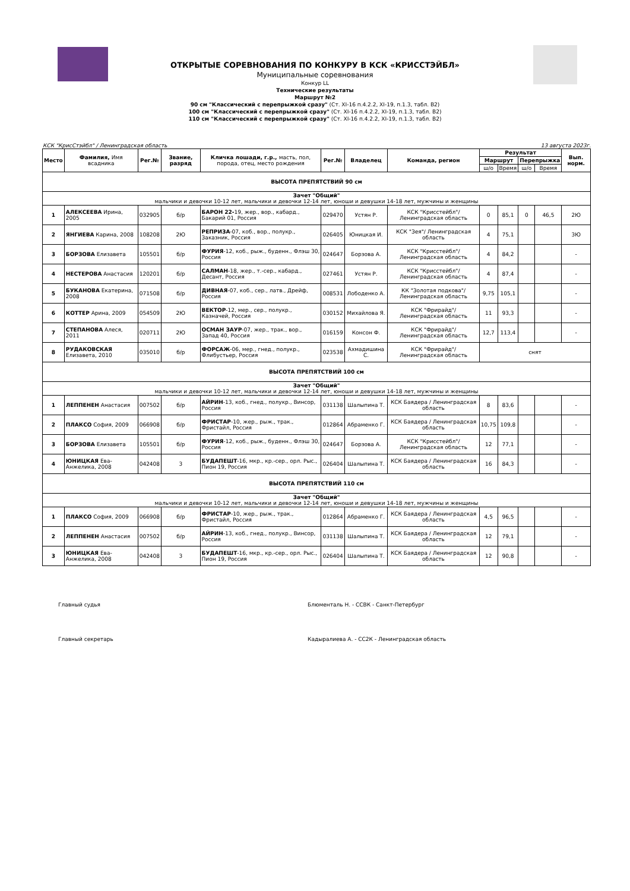ОТКРЫТЫЕ СОРЕВНОВАНИЯ ПО КОНКУРУ В КСК «КРИССТЭЙБЛ»
Муниципальные соревнования
Конкур LL
Технические результаты
Маршрут №2
90 см "Классический с перепрыжкой сразу" (Ст. XI-16 п.4.2.2, XI-19, п.1.3, табл. В2)
100 см "Классический с перепрыжкой сразу" (Ст. XI-16 п.4.2.2, XI-19, п.1.3, табл. В2)
110 см "Классический с перепрыжкой сразу" (Ст. XI-16 п.4.2.2, XI-19, п.1.3, табл. В2)
КСК "КрисСтэйбл" / Ленинградская область 13 августа 2023г.
| Место | Фамилия, Имя всадника | Рег.№ | Звание, разряд | Кличка лошади, г.р., масть, пол, порода, отец, место рождения | Рег.№ | Владелец | Команда, регион | Результат | | | | Вып. норм. |
| --- | --- | --- | --- | --- | --- | --- | --- | --- | --- | --- | --- | --- |
| | | | | | | | | Маршрут | | Перепрыжка | | |
| | | | | | | | | ш/о | Время | ш/о | Время | |
| ВЫСОТА ПРЕПЯТСТВИЙ 90 см | | | | | | | | | | | | |
| Зачет "Общий" мальчики и девочки 10-12 лет, мальчики и девочки 12-14 лет, юноши и девушки 14-18 лет, мужчины и женщины | | | | | | | | | | | | |
| 1 | АЛЕКСЕЕВА Ирина, 2005 | 032905 | б/р | БАРОН 22- 19, жер., вор., кабард., Бакарий 01, Россия | 029470 | Устян Р. | КСК "Крисстейбл"/ Ленинградская область | 0 | 85,1 | 0 | 46,5 | 2Ю |
| 2 | ЯНГИЕВА Карина, 2008 | 108208 | 2Ю | РЕПРИЗА -07, коб., вор., полукр., Заказник, Россия | 026405 | Юницкая И. | КСК "Зея"/ Ленинградская область | 4 | 75,1 | | | 3Ю |
| 3 | БОРЗОВА Елизавета | 105501 | б/р | ФУРИЯ -12, коб., рыж., буденн., Флэш 30, Россия | 024647 | Борзова А. | КСК "Крисстейбл"/ Ленинградская область | 4 | 84,2 | | | - |
| 4 | НЕСТЕРОВА Анастасия | 120201 | б/р | САЛМАН -18, жер., т.-сер., кабард., Десант, Россия | 027461 | Устян Р. | КСК "Крисстейбл"/ Ленинградская область | 4 | 87,4 | | | - |
| 5 | БУКАНОВА Екатерина, 2008 | 071508 | б/р | ДИВНАЯ -07, коб., сер., латв., Дрейф, Россия | 008531 | Лободенко А. | КК "Золотая подкова"/ Ленинградская область | 9,75 | 105,1 | | | - |
| 6 | КОТТЕР Арина, 2009 | 054509 | 2Ю | ВЕКТОР -12, мер., сер., полукр., Казначей, Россия | 030152 | Михайлова Я. | КСК "Фрирайд"/ Ленинградская область | 11 | 93,3 | | | - |
| 7 | СТЕПАНОВА Алеся, 2011 | 020711 | 2Ю | ОСМАН ЗАУР -07, жер., трак., вор., Запад 40, Россия | 016159 | Консон Ф. | КСК "Фрирайд"/ Ленинградская область | 12,7 | 113,4 | | | - |
| 8 | РУДАКОВСКАЯ Елизавета, 2010 | 035010 | б/р | ФОРСАЖ -06, мер., гнед., полукр., Флибустьер, Россия | 023538 | Ахмадишина С. | КСК "Фрирайд"/ Ленинградская область | снят | | | | |
| ВЫСОТА ПРЕПЯТСТВИЙ 100 см | | | | | | | | | | | | |
| Зачет "Общий" мальчики и девочки 10-12 лет, мальчики и девочки 12-14 лет, юноши и девушки 14-18 лет, мужчины и женщины | | | | | | | | | | | | |
| 1 | ЛЕППЕНЕН Анастасия | 007502 | б/р | АЙРИН -13, коб., гнед., полукр., Винсор, Россия | 031138 | Шалыпина Т. | КСК Баядера / Ленинградская область | 8 | 83,6 | | | - |
| 2 | ПЛАКСО София, 2009 | 066908 | б/р | ФРИСТАР -10, жер., рыж., трак., Фристайл, Россия | 012864 | Абраменко Г. | КСК Баядера / Ленинградская область | 10,75 | 109,8 | | | - |
| 3 | БОРЗОВА Елизавета | 105501 | б/р | ФУРИЯ -12, коб., рыж., буденн., Флэш 30, Россия | 024647 | Борзова А. | КСК "Крисстейбл"/ Ленинградская область | 12 | 77,1 | | | - |
| 4 | ЮНИЦКАЯ Ева-Анжелика, 2008 | 042408 | 3 | БУДАПЕШТ -16, мкр., кр.-сер., орл. Рыс., Пион 19, Россия | 026404 | Шалыпина Т. | КСК Баядера / Ленинградская область | 16 | 84,3 | | | - |
| ВЫСОТА ПРЕПЯТСТВИЙ 110 см | | | | | | | | | | | | |
| Зачет "Общий" мальчики и девочки 10-12 лет, мальчики и девочки 12-14 лет, юноши и девушки 14-18 лет, мужчины и женщины | | | | | | | | | | | | |
| 1 | ПЛАКСО София, 2009 | 066908 | б/р | ФРИСТАР -10, жер., рыж., трак., Фристайл, Россия | 012864 | Абраменко Г. | КСК Баядера / Ленинградская область | 4,5 | 96,5 | | | - |
| 2 | ЛЕППЕНЕН Анастасия | 007502 | б/р | АЙРИН -13, коб., гнед., полукр., Винсор, Россия | 031138 | Шалыпина Т. | КСК Баядера / Ленинградская область | 12 | 79,1 | | | - |
| 3 | ЮНИЦКАЯ Ева-Анжелика, 2008 | 042408 | 3 | БУДАПЕШТ -16, мкр., кр.-сер., орл. Рыс., Пион 19, Россия | 026404 | Шалыпина Т. | КСК Баядера / Ленинградская область | 12 | 90,8 | | | - |
Главный судья Блюменталь Н. - ССВК - Санкт-Петербург
Главный секретарь Кадыралиева А. - СС2К - Ленинградская область